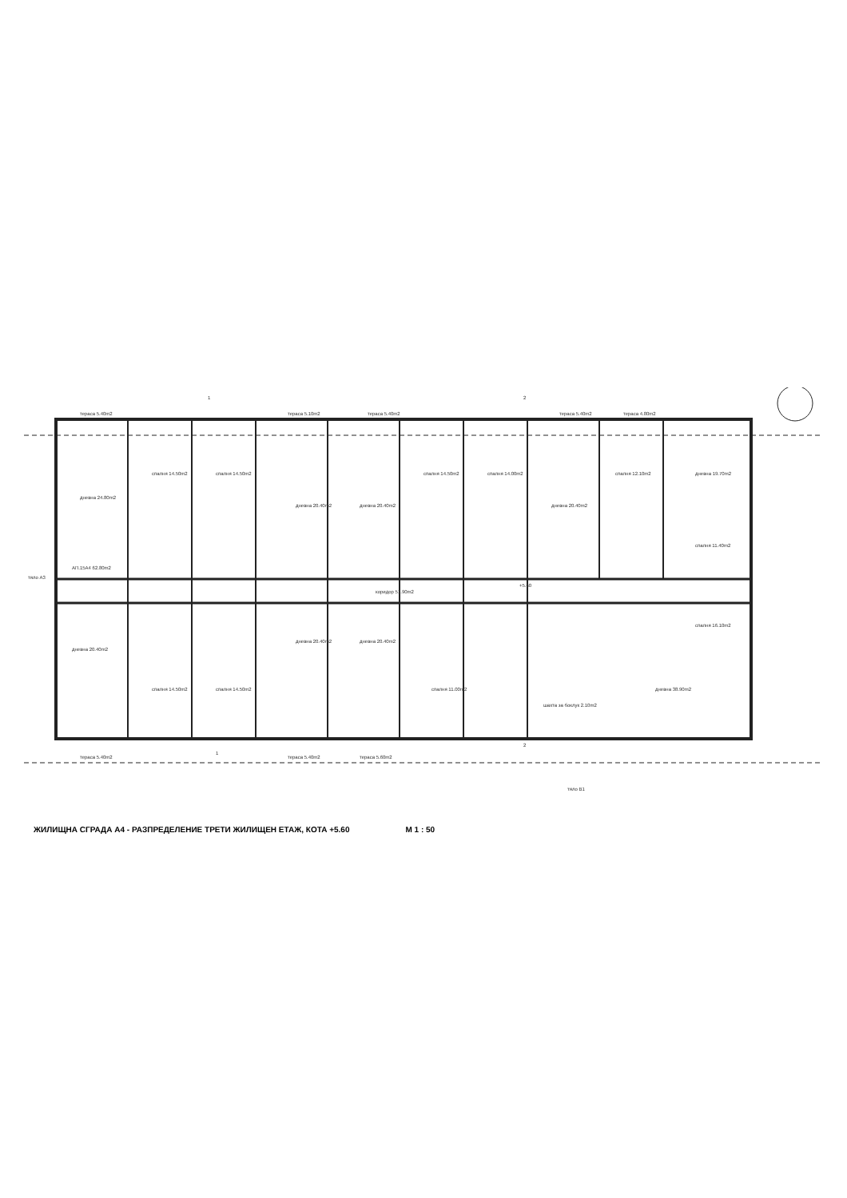тераса 5.40m2
тераса 5.10m2
тераса 5.40m2
тераса 5.40m2
тераса 4.80m2
дневна 24.80m2
спалня 14.50m2
спалня 14.50m2
дневна 20.40m2
дневна 20.40m2
спалня 14.50m2
спалня 14.00m2
дневна 20.40m2
спалня 12.10m2
дневна 19.70m2
спалня 11.40m2
АП.15А4 62.80m2
коридор 51.90m2
+5.60
дневна 20.40m2
спалня 14.50m2
спалня 14.50m2
дневна 20.40m2
дневна 20.40m2
спалня 11.00m2
спалня 16.10m2
дневна 38.90m2
шахта за боклук 2.10m2
тераса 5.40m2
тераса 5.40m2
тераса 5.60m2
тяло А3
тяло В1
1
2
1
2
ЖИЛИЩНА СГРАДА А4 - РАЗПРЕДЕЛЕНИЕ ТРЕТИ ЖИЛИЩЕН ЕТАЖ, КОТА +5.60 М 1 : 50